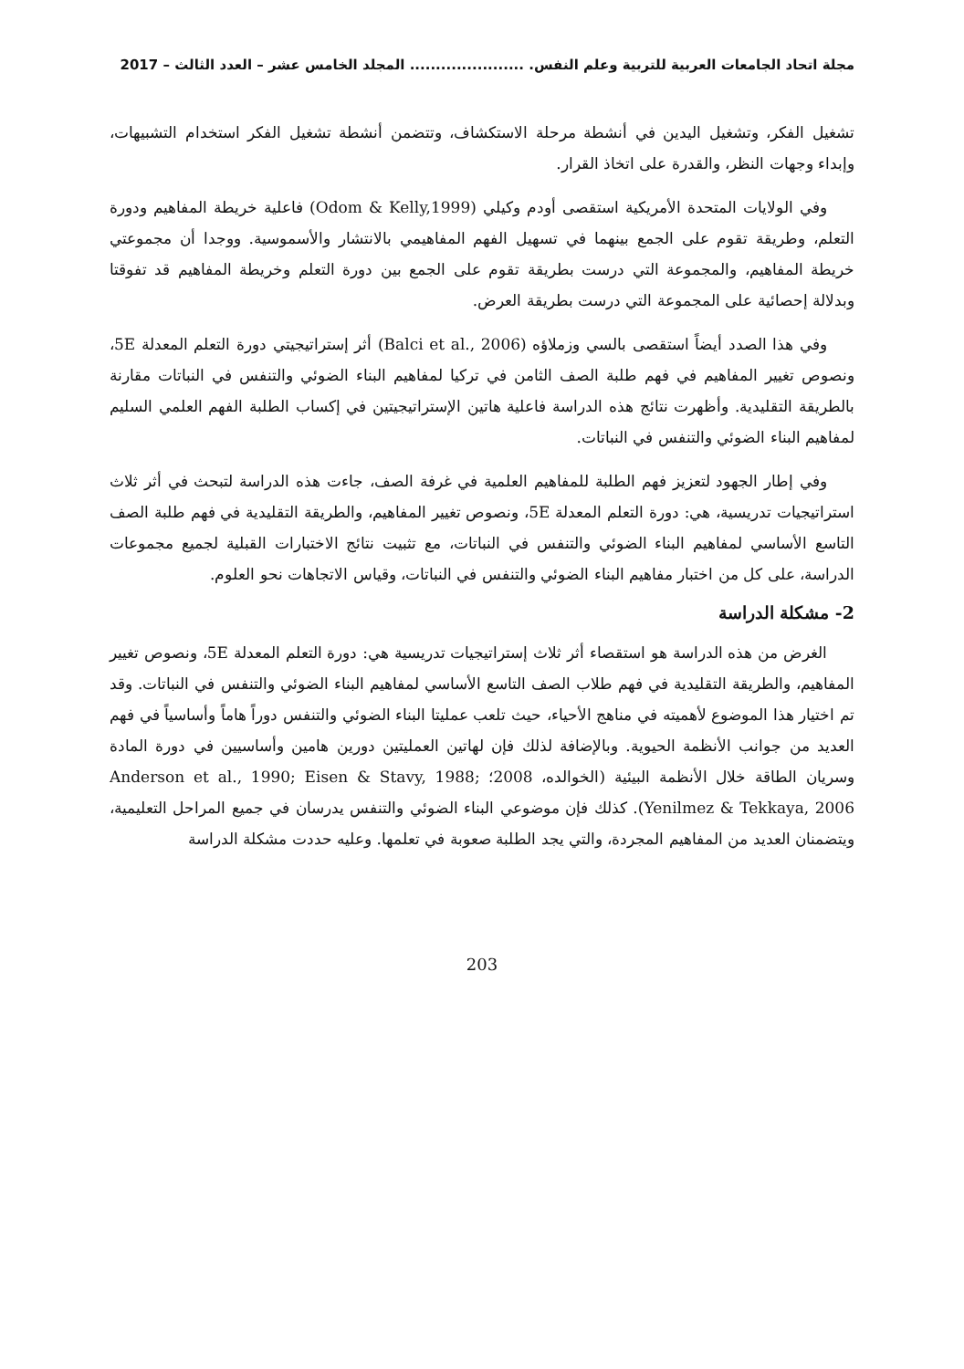مجلة اتحاد الجامعات العربية للتربية وعلم النفس. ...................... المجلد الخامس عشر – العدد الثالث – 2017
تشغيل الفكر، وتشغيل اليدين في أنشطة مرحلة الاستكشاف، وتتضمن أنشطة تشغيل الفكر استخدام التشبيهات، وإبداء وجهات النظر، والقدرة على اتخاذ القرار.
وفي الولايات المتحدة الأمريكية استقصى أودم وكيلي (Odom & Kelly,1999) فاعلية خريطة المفاهيم ودورة التعلم، وطريقة تقوم على الجمع بينهما في تسهيل الفهم المفاهيمي بالانتشار والأسموسية. ووجدا أن مجموعتي خريطة المفاهيم، والمجموعة التي درست بطريقة تقوم على الجمع بين دورة التعلم وخريطة المفاهيم قد تفوقتا وبدلالة إحصائية على المجموعة التي درست بطريقة العرض.
وفي هذا الصدد أيضاً استقصى بالسي وزملاؤه (Balci et al., 2006) أثر إستراتيجيتي دورة التعلم المعدلة 5E، ونصوص تغيير المفاهيم في فهم طلبة الصف الثامن في تركيا لمفاهيم البناء الضوئي والتنفس في النباتات مقارنة بالطريقة التقليدية. وأظهرت نتائج هذه الدراسة فاعلية هاتين الإستراتيجيتين في إكساب الطلبة الفهم العلمي السليم لمفاهيم البناء الضوئي والتنفس في النباتات.
وفي إطار الجهود لتعزيز فهم الطلبة للمفاهيم العلمية في غرفة الصف، جاءت هذه الدراسة لتبحث في أثر ثلاث استراتيجيات تدريسية، هي: دورة التعلم المعدلة 5E، ونصوص تغيير المفاهيم، والطريقة التقليدية في فهم طلبة الصف التاسع الأساسي لمفاهيم البناء الضوئي والتنفس في النباتات، مع تثبيت نتائج الاختبارات القبلية لجميع مجموعات الدراسة، على كل من اختبار مفاهيم البناء الضوئي والتنفس في النباتات، وقياس الاتجاهات نحو العلوم.
2- مشكلة الدراسة
الغرض من هذه الدراسة هو استقصاء أثر ثلاث إستراتيجيات تدريسية هي: دورة التعلم المعدلة 5E، ونصوص تغيير المفاهيم، والطريقة التقليدية في فهم طلاب الصف التاسع الأساسي لمفاهيم البناء الضوئي والتنفس في النباتات. وقد تم اختيار هذا الموضوع لأهميته في مناهج الأحياء، حيث تلعب عمليتا البناء الضوئي والتنفس دوراً هاماً وأساسياً في فهم العديد من جوانب الأنظمة الحيوية. وبالإضافة لذلك فإن لهاتين العمليتين دورين هامين وأساسيين في دورة المادة وسريان الطاقة خلال الأنظمة البيئية (الخوالده، 2008؛ Anderson et al., 1990; Eisen & Stavy, 1988; Yenilmez & Tekkaya, 2006). كذلك فإن موضوعي البناء الضوئي والتنفس يدرسان في جميع المراحل التعليمية، ويتضمنان العديد من المفاهيم المجردة، والتي يجد الطلبة صعوبة في تعلمها. وعليه حددت مشكلة الدراسة
203